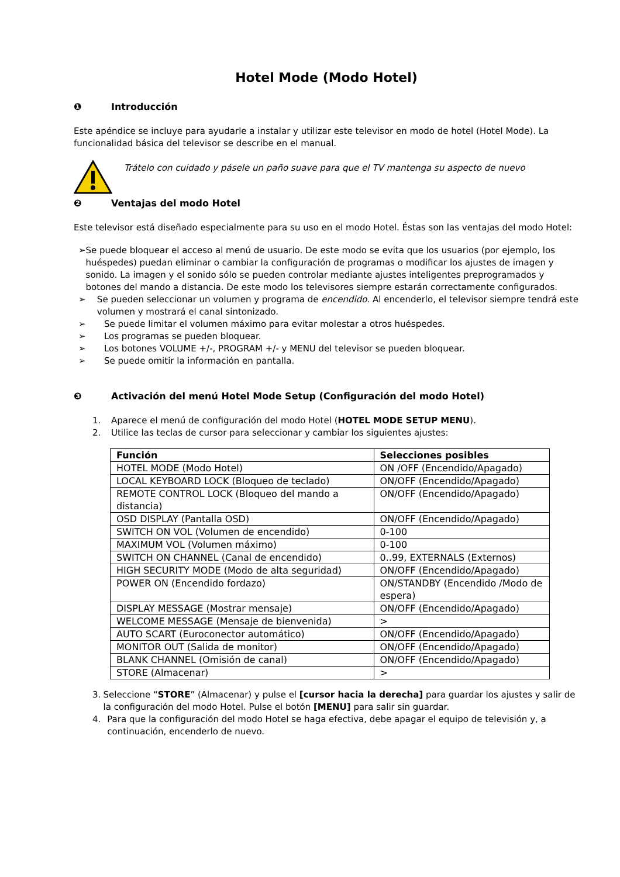Hotel Mode (Modo Hotel)
❶ Introducción
Este apéndice se incluye para ayudarle a instalar y utilizar este televisor en modo de hotel (Hotel Mode). La funcionalidad básica del televisor se describe en el manual.
Trátelo con cuidado y pásele un paño suave para que el TV mantenga su aspecto de nuevo
❷ Ventajas del modo Hotel
Este televisor está diseñado especialmente para su uso en el modo Hotel. Éstas son las ventajas del modo Hotel:
➢ Se puede bloquear el acceso al menú de usuario. De este modo se evita que los usuarios (por ejemplo, los huéspedes) puedan eliminar o cambiar la configuración de programas o modificar los ajustes de imagen y sonido. La imagen y el sonido sólo se pueden controlar mediante ajustes inteligentes preprogramados y botones del mando a distancia. De este modo los televisores siempre estarán correctamente configurados.
➢ Se pueden seleccionar un volumen y programa de encendido. Al encenderlo, el televisor siempre tendrá este volumen y mostrará el canal sintonizado.
➢ Se puede limitar el volumen máximo para evitar molestar a otros huéspedes.
➢ Los programas se pueden bloquear.
➢ Los botones VOLUME +/-, PROGRAM +/- y MENU del televisor se pueden bloquear.
➢ Se puede omitir la información en pantalla.
❸ Activación del menú Hotel Mode Setup (Configuración del modo Hotel)
1. Aparece el menú de configuración del modo Hotel (HOTEL MODE SETUP MENU).
2. Utilice las teclas de cursor para seleccionar y cambiar los siguientes ajustes:
| Función | Selecciones posibles |
| --- | --- |
| HOTEL MODE (Modo Hotel) | ON /OFF (Encendido/Apagado) |
| LOCAL KEYBOARD LOCK (Bloqueo de teclado) | ON/OFF (Encendido/Apagado) |
| REMOTE CONTROL LOCK (Bloqueo del mando a distancia) | ON/OFF (Encendido/Apagado) |
| OSD DISPLAY (Pantalla OSD) | ON/OFF (Encendido/Apagado) |
| SWITCH ON VOL (Volumen de encendido) | 0-100 |
| MAXIMUM VOL (Volumen máximo) | 0-100 |
| SWITCH ON CHANNEL (Canal de encendido) | 0..99, EXTERNALS (Externos) |
| HIGH SECURITY MODE (Modo de alta seguridad) | ON/OFF (Encendido/Apagado) |
| POWER ON (Encendido fordazo) | ON/STANDBY (Encendido /Modo de espera) |
| DISPLAY MESSAGE (Mostrar mensaje) | ON/OFF (Encendido/Apagado) |
| WELCOME MESSAGE (Mensaje de bienvenida) | > |
| AUTO SCART (Euroconector automático) | ON/OFF (Encendido/Apagado) |
| MONITOR OUT (Salida de monitor) | ON/OFF (Encendido/Apagado) |
| BLANK CHANNEL (Omisión de canal) | ON/OFF (Encendido/Apagado) |
| STORE (Almacenar) | > |
3. Seleccione “STORE” (Almacenar) y pulse el [cursor hacia la derecha] para guardar los ajustes y salir de la configuración del modo Hotel. Pulse el botón [MENU] para salir sin guardar.
4. Para que la configuración del modo Hotel se haga efectiva, debe apagar el equipo de televisión y, a continuación, encenderlo de nuevo.